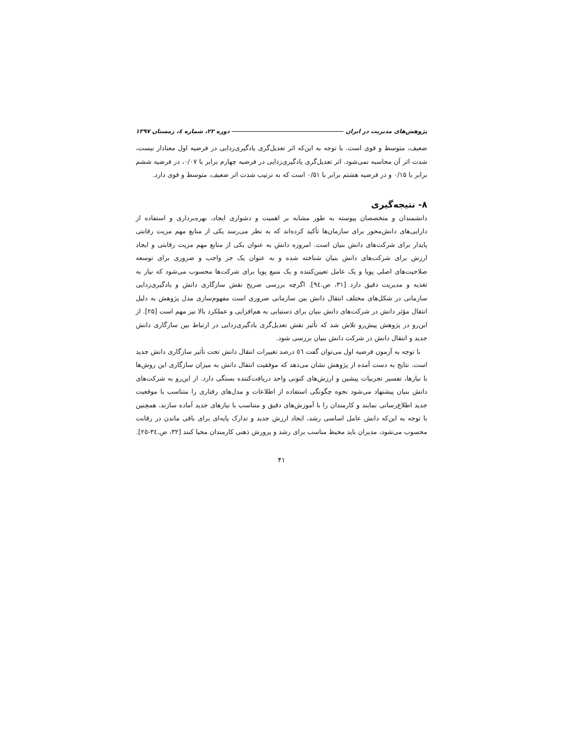پژوهش‌های مدیریت در ایران دوره ۲۲، شماره ٤، زمستان ۱۳۹۷
ضعیف، متوسط و قوی است. با توجه به این‌که اثر تعدیل‌گری یادگیری‌زدایی در فرضیه اول معنادار نیست، شدت اثر آن محاسبه نمی‌شود. اثر تعدیل‌گری یادگیری‌زدایی در فرضیه چهارم برابر با ۰/۰۷، در فرضیه ششم برابر با ۰/۱۵ و در فرضیه هشتم برابر با ۰/۵۱ است که به ترتیب شدت اثر ضعیف، متوسط و قوی دارد.
۸- نتیجه‌گیری
دانشمندان و متخصصان پیوسته به طور مشابه بر اهمیت و دشواری ایجاد، بهره‌برداری و استفاده از دارایی‌های دانش‌محور برای سازمان‌ها تأکید کرده‌اند که به نظر می‌رسد یکی از منابع مهم مزیت رقابتی پایدار برای شرکت‌های دانش بنیان است. امروزه دانش به عنوان یکی از منابع مهم مزیت رقابتی و ایجاد ارزش برای شرکت‌های دانش بنیان شناخته شده و به عنوان یک جز واجب و ضروری برای توسعه صلاحیت‌های اصلی پویا و یک عامل تعیین‌کننده و یک منبع پویا برای شرکت‌ها محسوب می‌شود که نیاز به تغذیه و مدیریت دقیق دارد [۳۱، ص.٩٤]. اگرچه بررسی صریح نقش سازگاری دانش و یادگیری‌زدایی سازمانی در شکل‌های مختلف انتقال دانش بین سازمانی ضروری است مفهوم‌سازی مدل پژوهش به دلیل انتقال مؤثر دانش در شرکت‌های دانش بنیان برای دستیابی به هم‌افزایی و عملکرد بالا نیز مهم است [۲۵]. از این‌رو در پژوهش پیش‌رو تلاش شد که تأثیر نقش تعدیل‌گری یادگیری‌زدایی در ارتباط بین سازگاری دانش جدید و انتقال دانش در شرکت دانش بنیان بررسی شود.
با توجه به آزمون فرضیه اول می‌توان گفت ٥٦ درصد تغییرات انتقال دانش تحت تأثیر سازگاری دانش جدید است. نتایج به دست آمده از پژوهش نشان می‌دهد که موفقیت انتقال دانش به میزان سازگاری این روش‌ها با نیازها، تفسیر تجربیات پیشین و ارزش‌های کنونی واحد دریافت‌کننده بستگی دارد. از این‌رو به شرکت‌های دانش بنیان پیشنهاد می‌شود نحوه چگونگی استفاده از اطلاعات و مدل‌های رفتاری را متناسب با موقعیت جدید اطلاع‌رسانی نمایند و کارمندان را با آموزش‌های دقیق و متناسب با نیازهای جدید آماده سازند، همچنین با توجه به این‌که دانش عامل اساسی رشد، ایجاد ارزش جدید و تدارک پایه‌ای برای باقی ماندن در رقابت محسوب می‌شود، مدیران باید محیط مناسب برای رشد و پرورش ذهنی کارمندان محیا کنند [۳۲، ص.۳٤-۲٥].
۴۱